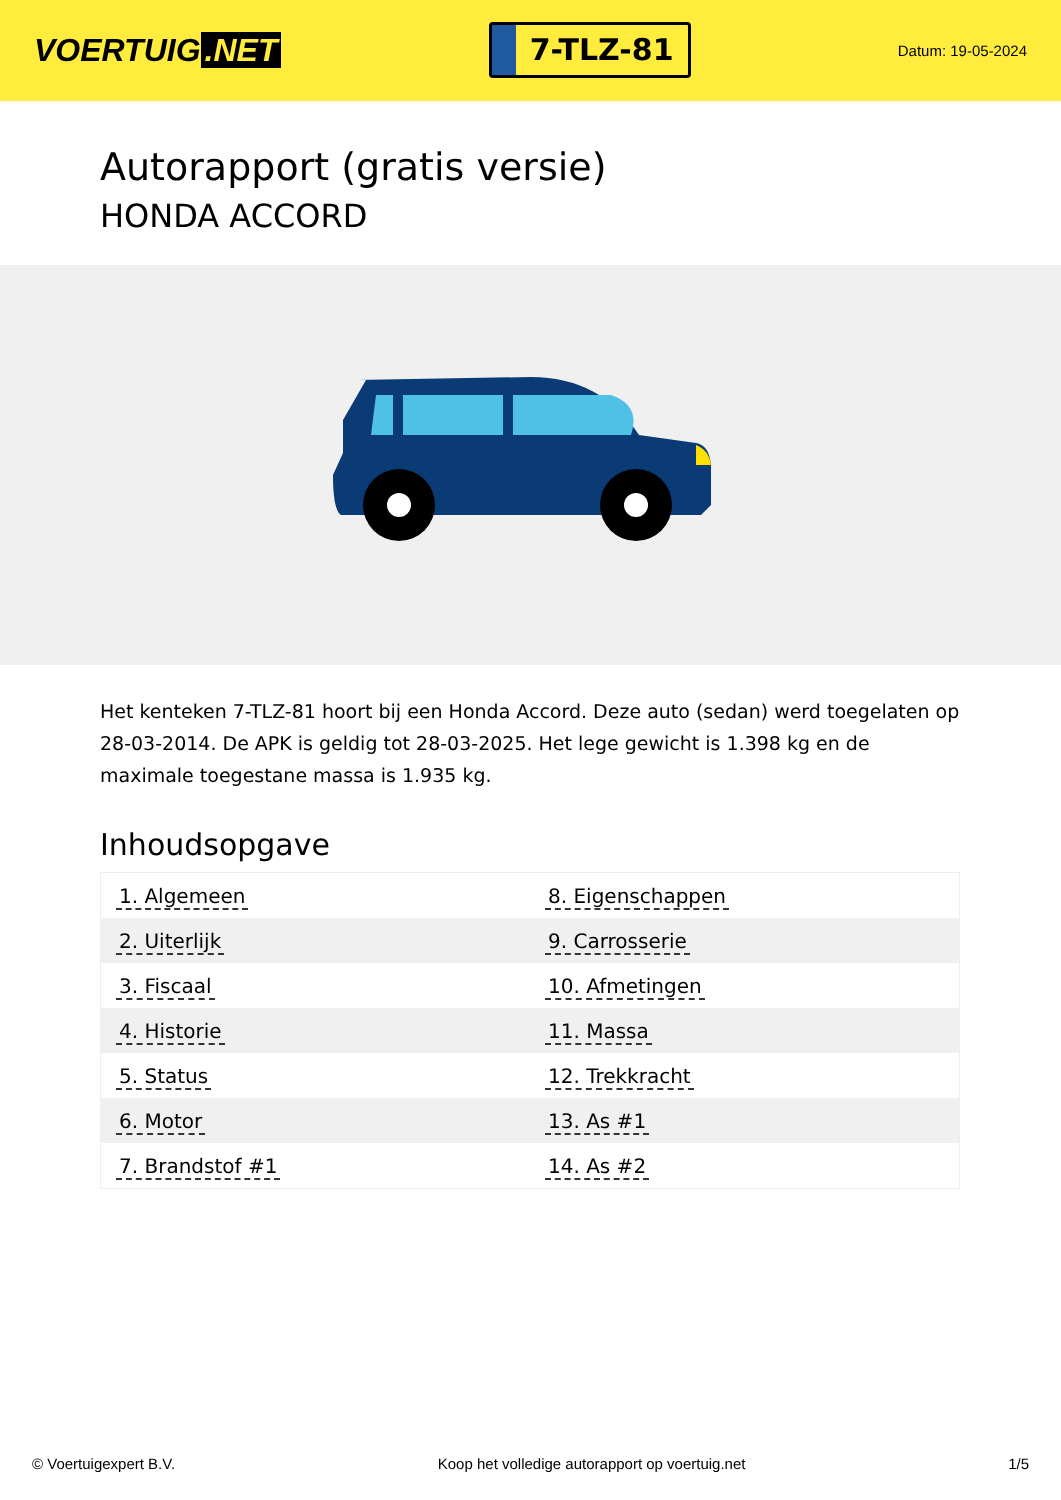VOERTUIG.NET
7-TLZ-81
Datum: 19-05-2024
Autorapport (gratis versie)
HONDA ACCORD
Het kenteken 7-TLZ-81 hoort bij een Honda Accord. Deze auto (sedan) werd toegelaten op 28-03-2014. De APK is geldig tot 28-03-2025. Het lege gewicht is 1.398 kg en de maximale toegestane massa is 1.935 kg.
Inhoudsopgave
| 1. Algemeen | 8. Eigenschappen |
| 2. Uiterlijk | 9. Carrosserie |
| 3. Fiscaal | 10. Afmetingen |
| 4. Historie | 11. Massa |
| 5. Status | 12. Trekkracht |
| 6. Motor | 13. As #1 |
| 7. Brandstof #1 | 14. As #2 |
© Voertuigexpert B.V. Koop het volledige autorapport op voertuig.net
1/5